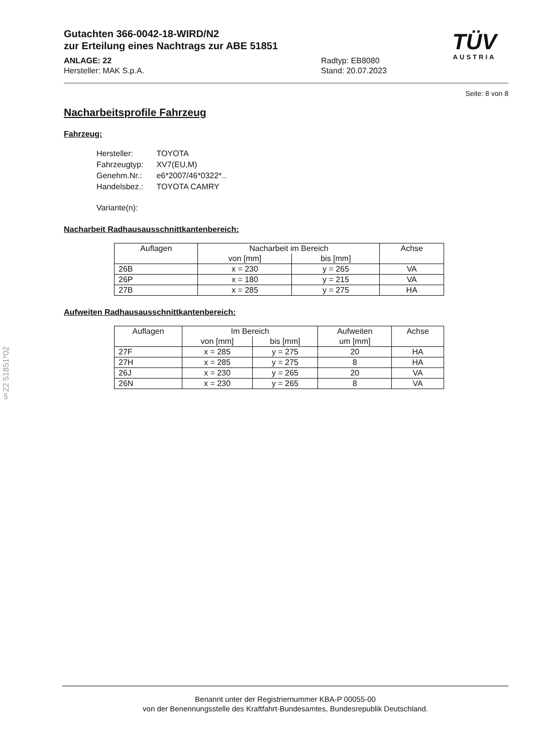TÜV
AUSTRIA
Gutachten 366-0042-18-WIRD/N2
zur Erteilung eines Nachtrags zur ABE 51851
ANLAGE: 22
Hersteller: MAK S.p.A.
Radtyp: EB8080
Stand: 20.07.2023
Seite: 8 von 8
Nacharbeitsprofile Fahrzeug
Fahrzeug:
| Hersteller: | TOYOTA |
| Fahrzeugtyp: | XV7(EU,M) |
| Genehm.Nr.: | e6*2007/46*0322*.. |
| Handelsbez.: | TOYOTA CAMRY |
| Variante(n): | |
Nacharbeit Radhausausschnittkantenbereich:
| Auflagen | Nacharbeit im Bereich | | Achse |
| --- | --- | --- | --- |
| | von [mm] | bis [mm] | |
| 26B | x = 230 | y = 265 | VA |
| 26P | x = 180 | y = 215 | VA |
| 27B | x = 285 | y = 275 | HA |
Aufweiten Radhausausschnittkantenbereich:
| Auflagen | Im Bereich | | Aufweiten um [mm] | Achse |
| --- | --- | --- | --- | --- |
| | von [mm] | bis [mm] | | |
| 27F | x = 285 | y = 275 | 20 | HA |
| 27H | x = 285 | y = 275 | 8 | HA |
| 26J | x = 230 | y = 265 | 20 | VA |
| 26N | x = 230 | y = 265 | 8 | VA |
§22 51851*02
Benannt unter der Registriernummer KBA-P 00055-00
von der Benennungsstelle des Kraftfahrt-Bundesamtes, Bundesrepublik Deutschland.